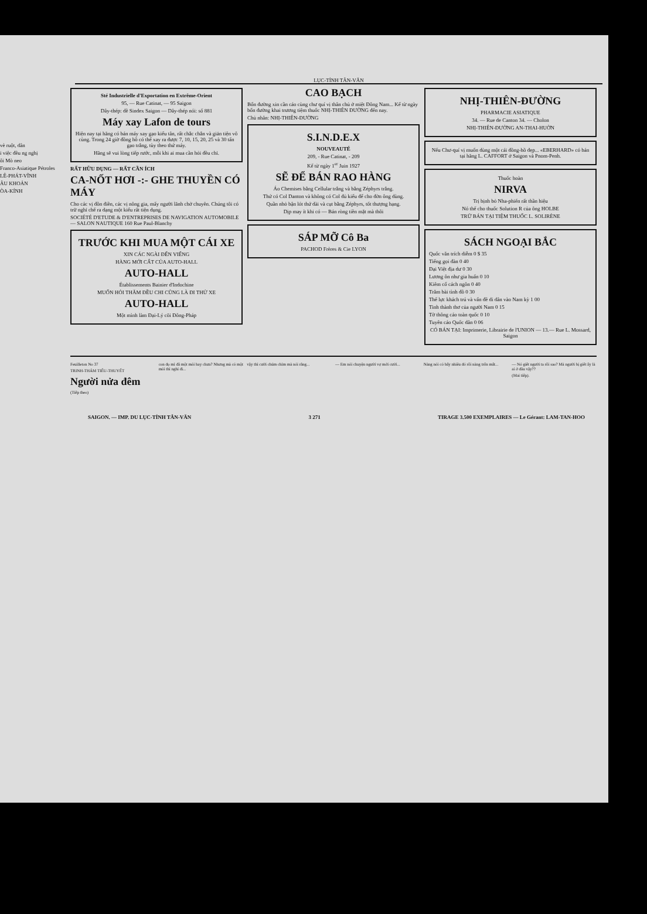vè ruột, dân
i việc đều ng nghị
ôi Mò neo
Franco-Asiatique Pétroles
LÊ-PHÁT-VĨNH
ÂU KHOẢN
ÒA-KÍNH
LỤC-TỈNH TÂN-VĂN
Sté Industrielle d'Exportation en Extrême-Orient
95, — Rue Catinat, — 95 Saigon
Dây-thép: dề Sindex Saigon — Dây-thép nói: số 881
Máy xay Lafon de tours
Hiện nay tại hãng có bán máy xay gạo kiểu tân, rất chắc chắn và giản tiện vô cùng. Trong 24 giờ đồng hồ có thể xay ra được 7, 10, 15, 20, 25 và 30 tấn gạo trắng, tùy theo thứ máy.
Hãng sẽ vui lòng tiếp rước, mỗi khi ai mua cần hỏi đều chỉ.
RẤT HỮU DỤNG — RẤT CẦN ÍCH
CA-NỐT HƠI -:- GHE THUYỀN CÓ MÁY
Cho các vị đồn điền, các vị nông gia, mấy người lãnh chở chuyên. Chúng tôi có trữ nghỉ chế ra dạng một kiểu rất tiện dụng.
SOCIÉTÉ D'ETUDE & D'ENTREPRISES DE NAVIGATION AUTOMOBILE — SALON NAUTIQUE 160 Rue Paul-Blanchy
TRƯỚC KHI MUA MỘT CÁI XE
XIN CÁC NGÀI ĐẾN VIẾNG
HÀNG MỚI CẤT CỦA AUTO-HALL
AUTO-HALL
Établissements Bainier d'Indochine
MUỐN HỎI THĂM ĐỀU CHI CŨNG LÀ ĐI THỬ XE
AUTO-HALL
Một mình làm Đại-Lý cõi Đông-Pháp
CAO BẠCH
Bổn đường xin cần cáo cùng chư quí vị thân chủ ở miệt Đông Nam... Kể từ ngày bổn đường khai trương tiệm thuốc NHỊ-THIÊN ĐƯỜNG đến nay.
Chủ nhân: NHỊ-THIÊN-ĐƯỜNG
S.I.N.D.E.X
NOUVEAUTÉ
209, - Rue Catinat, - 209
Kể từ ngày 1<sup>er</sup> Juin 1927
SẼ ĐỂ BÁN RAO HÀNG
Áo Chemises bằng Cellular trắng và bằng Zéphyrs trắng.
Thứ có Col Danton và không có Col đủ kiểu để cho đờn ông dùng.
Quần nhỏ bận lót thứ dài và cụt bằng Zéphyrs, tốt thượng hạng.
Dịp may ít khi có — Bán ròng tiền mặt mà thôi
SÁP MỠ Cô Ba
PACHOD Frères & Cie LYON
NHỊ-THIÊN-ĐƯỜNG
PHARMACIE ASIATIQUE
34. — Rue de Canton 34. — Cholon
NHỊ-THIÊN-ĐƯỜNG AN-THAI-HUỜN
Nếu Chư-quí vị muốn dùng một cái đồng-hồ đẹp... «EBERHARD» có bán tại hãng L. CAFFORT ở Saigon và Pnom-Penh.
Thuốc hoàn
NIRVA
Trị bịnh bỏ Nha-phiến rất thần hiệu
Nó thế cho thuốc Solution R của ông HOLBE
TRỮ BÁN TẠI TIỆM THUỐC L. SOLIRÈNE
SÁCH NGOẠI BẮC
Quốc văn trích diễm 0 $ 35
Tiếng gọi đàn 0 40
Đại Việt địa dư 0 30
Lương ôn như gia huấn 0 10
Kiêm cổ cách ngôn 0 40
Trăm bài tình đồ 0 30
Thế lực khách trú và vấn đề di dân vào Nam kỳ 1 00
Tinh thành thơ của người Nam 0 15
Tờ thông cáo toàn quốc 0 10
Tuyên cáo Quốc dân 0 06
CÓ BÁN TẠI: Imprimerie, Librairie de l'UNION — 13.— Rue L. Mossard, Saigon
Feuilleton No 37
TRINH-THÁM TIỂU-THUYẾT
Người nửa đêm
(Tiếp theo)
con đọ mì đã một mỏi hay chưa? Nhưng mà có một mỏi thì nghỉ đi...
vậy thì cười chúm chím mà nói rằng...
— Em nói chuyện người vợ mới cưới...
Nàng nói có bấy nhiêu đó rồi nàng trốn mất...
— Nó giết người ta rồi sao? Mà người bị giết ấy là ai ở đâu vậy??
(Mai tiếp).
SAIGON. — IMP. DU LỤC-TỈNH TÂN-VĂN 3 271 TIRAGE 3.500 EXEMPLAIRES — Le Gérant: LAM-TAN-HOO